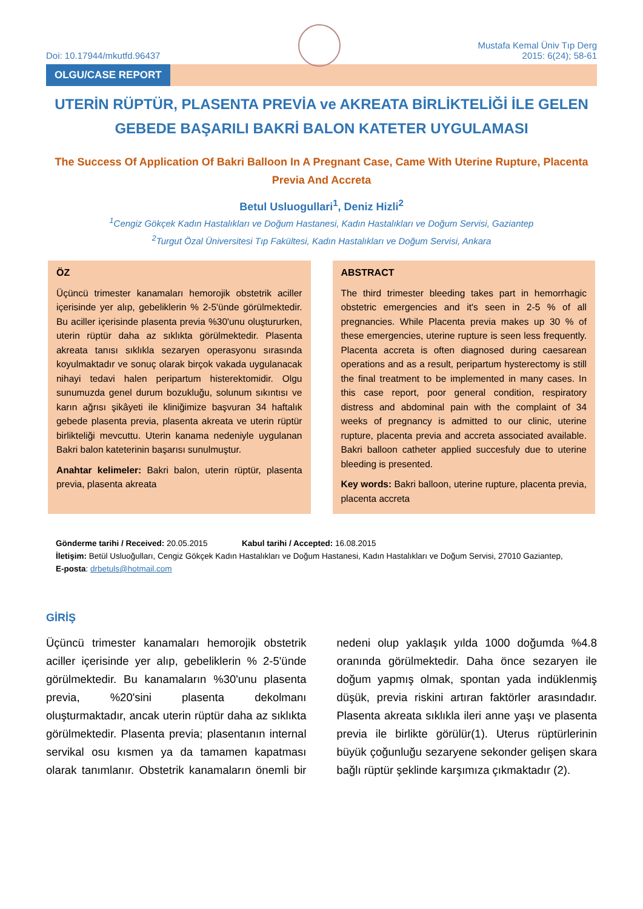Doi: 10.17944/mkutfd.96437
Mustafa Kemal Üniv Tıp Derg
2015: 6(24); 58-61
OLGU/CASE REPORT
UTERİN RÜPTÜR, PLASENTA PREVİA ve AKREATA BİRLİKTELİĞİ İLE GELEN GEBEDE BAŞARILI BAKRİ BALON KATETER UYGULAMASI
The Success Of Application Of Bakri Balloon In A Pregnant Case, Came With Uterine Rupture, Placenta Previa And Accreta
Betul Usluogullari<sup>1</sup>, Deniz Hizli<sup>2</sup>
<sup>1</sup> Cengiz Gökçek Kadın Hastalıkları ve Doğum Hastanesi, Kadın Hastalıkları ve Doğum Servisi, Gaziantep
<sup>2</sup> Turgut Özal Üniversitesi Tıp Fakültesi, Kadın Hastalıkları ve Doğum Servisi, Ankara
ÖZ
Üçüncü trimester kanamaları hemorojik obstetrik aciller içerisinde yer alıp, gebeliklerin % 2-5'ünde görülmektedir. Bu aciller içerisinde plasenta previa %30'unu oluştururken, uterin rüptür daha az sıklıkta görülmektedir. Plasenta akreata tanısı sıklıkla sezaryen operasyonu sırasında koyulmaktadır ve sonuç olarak birçok vakada uygulanacak nihayi tedavi halen peripartum histerektomidir. Olgu sunumuzda genel durum bozukluğu, solunum sıkıntısı ve karın ağrısı şikâyeti ile kliniğimize başvuran 34 haftalık gebede plasenta previa, plasenta akreata ve uterin rüptür birlikteliği mevcuttu. Uterin kanama nedeniyle uygulanan Bakri balon kateterinin başarısı sunulmuştur.
Anahtar kelimeler: Bakri balon, uterin rüptür, plasenta previa, plasenta akreata
ABSTRACT
The third trimester bleeding takes part in hemorrhagic obstetric emergencies and it's seen in 2-5 % of all pregnancies. While Placenta previa makes up 30 % of these emergencies, uterine rupture is seen less frequently. Placenta accreta is often diagnosed during caesarean operations and as a result, peripartum hysterectomy is still the final treatment to be implemented in many cases. In this case report, poor general condition, respiratory distress and abdominal pain with the complaint of 34 weeks of pregnancy is admitted to our clinic, uterine rupture, placenta previa and accreta associated available. Bakri balloon catheter applied succesfuly due to uterine bleeding is presented.
Key words: Bakri balloon, uterine rupture, placenta previa, placenta accreta
Gönderme tarihi / Received: 20.05.2015 Kabul tarihi / Accepted: 16.08.2015
İletişim: Betül Usluoğulları, Cengiz Gökçek Kadın Hastalıkları ve Doğum Hastanesi, Kadın Hastalıkları ve Doğum Servisi, 27010 Gaziantep,
E-posta: drbetuls@hotmail.com
GİRİŞ
Üçüncü trimester kanamaları hemorojik obstetrik aciller içerisinde yer alıp, gebeliklerin % 2-5'ünde görülmektedir. Bu kanamaların %30'unu plasenta previa, %20'sini plasenta dekolmanı oluşturmaktadır, ancak uterin rüptür daha az sıklıkta görülmektedir. Plasenta previa; plasentanın internal servikal osu kısmen ya da tamamen kapatması olarak tanımlanır. Obstetrik kanamaların önemli bir nedeni olup yaklaşık yılda 1000 doğumda %4.8 oranında görülmektedir. Daha önce sezaryen ile doğum yapmış olmak, spontan yada indüklenmiş düşük, previa riskini artıran faktörler arasındadır. Plasenta akreata sıklıkla ileri anne yaşı ve plasenta previa ile birlikte görülür(1). Uterus rüptürlerinin büyük çoğunluğu sezaryene sekonder gelişen skara bağlı rüptür şeklinde karşımıza çıkmaktadır (2).